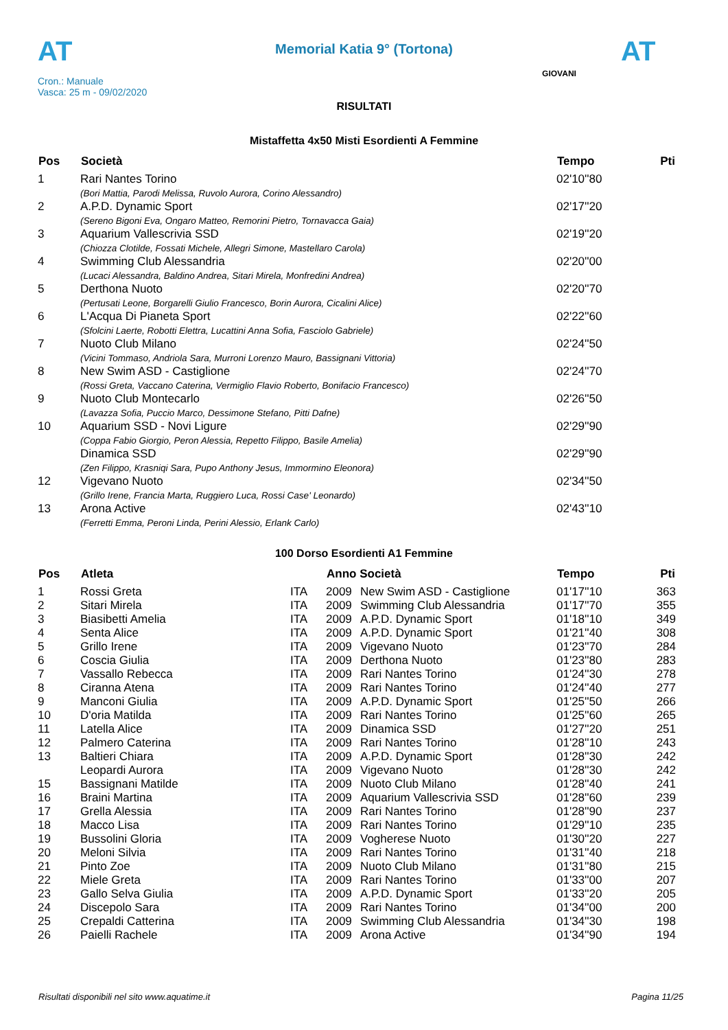AT AT
Memorial Katia 9° (Tortona)
Cron.: Manuale
Vasca: 25 m - 09/02/2020
GIOVANI
RISULTATI
Mistaffetta 4x50 Misti Esordienti A Femmine
| Pos | Società | Tempo | Pti |
| --- | --- | --- | --- |
| 1 | Rari Nantes Torino | 02'10''80 | |
| | (Bori Mattia, Parodi Melissa, Ruvolo Aurora, Corino Alessandro) | | |
| 2 | A.P.D. Dynamic Sport | 02'17''20 | |
| | (Sereno Bigoni Eva, Ongaro Matteo, Remorini Pietro, Tornavacca Gaia) | | |
| 3 | Aquarium Vallescrivia SSD | 02'19''20 | |
| | (Chiozza Clotilde, Fossati Michele, Allegri Simone, Mastellaro Carola) | | |
| 4 | Swimming Club Alessandria | 02'20''00 | |
| | (Lucaci Alessandra, Baldino Andrea, Sitari Mirela, Monfredini Andrea) | | |
| 5 | Derthona Nuoto | 02'20''70 | |
| | (Pertusati Leone, Borgarelli Giulio Francesco, Borin Aurora, Cicalini Alice) | | |
| 6 | L'Acqua Di Pianeta Sport | 02'22''60 | |
| | (Sfolcini Laerte, Robotti Elettra, Lucattini Anna Sofia, Fasciolo Gabriele) | | |
| 7 | Nuoto Club Milano | 02'24''50 | |
| | (Vicini Tommaso, Andriola Sara, Murroni Lorenzo Mauro, Bassignani Vittoria) | | |
| 8 | New Swim ASD - Castiglione | 02'24''70 | |
| | (Rossi Greta, Vaccano Caterina, Vermiglio Flavio Roberto, Bonifacio Francesco) | | |
| 9 | Nuoto Club Montecarlo | 02'26''50 | |
| | (Lavazza Sofia, Puccio Marco, Dessimone Stefano, Pitti Dafne) | | |
| 10 | Aquarium SSD - Novi Ligure | 02'29''90 | |
| | (Coppa Fabio Giorgio, Peron Alessia, Repetto Filippo, Basile Amelia) | | |
| | Dinamica SSD | 02'29''90 | |
| | (Zen Filippo, Krasniqi Sara, Pupo Anthony Jesus, Immormino Eleonora) | | |
| 12 | Vigevano Nuoto | 02'34''50 | |
| | (Grillo Irene, Francia Marta, Ruggiero Luca, Rossi Case' Leonardo) | | |
| 13 | Arona Active | 02'43''10 | |
| | (Ferretti Emma, Peroni Linda, Perini Alessio, Erlank Carlo) | | |
100 Dorso Esordienti A1 Femmine
| Pos | Atleta | | Anno Società | | Tempo | Pti |
| --- | --- | --- | --- | --- | --- | --- |
| 1 | Rossi Greta | ITA | 2009 | New Swim ASD - Castiglione | 01'17''10 | 363 |
| 2 | Sitari Mirela | ITA | 2009 | Swimming Club Alessandria | 01'17''70 | 355 |
| 3 | Biasibetti Amelia | ITA | 2009 | A.P.D. Dynamic Sport | 01'18''10 | 349 |
| 4 | Senta Alice | ITA | 2009 | A.P.D. Dynamic Sport | 01'21''40 | 308 |
| 5 | Grillo Irene | ITA | 2009 | Vigevano Nuoto | 01'23''70 | 284 |
| 6 | Coscia Giulia | ITA | 2009 | Derthona Nuoto | 01'23''80 | 283 |
| 7 | Vassallo Rebecca | ITA | 2009 | Rari Nantes Torino | 01'24''30 | 278 |
| 8 | Ciranna Atena | ITA | 2009 | Rari Nantes Torino | 01'24''40 | 277 |
| 9 | Manconi Giulia | ITA | 2009 | A.P.D. Dynamic Sport | 01'25''50 | 266 |
| 10 | D'oria Matilda | ITA | 2009 | Rari Nantes Torino | 01'25''60 | 265 |
| 11 | Latella Alice | ITA | 2009 | Dinamica SSD | 01'27''20 | 251 |
| 12 | Palmero Caterina | ITA | 2009 | Rari Nantes Torino | 01'28''10 | 243 |
| 13 | Baltieri Chiara | ITA | 2009 | A.P.D. Dynamic Sport | 01'28''30 | 242 |
| | Leopardi Aurora | ITA | 2009 | Vigevano Nuoto | 01'28''30 | 242 |
| 15 | Bassignani Matilde | ITA | 2009 | Nuoto Club Milano | 01'28''40 | 241 |
| 16 | Braini Martina | ITA | 2009 | Aquarium Vallescrivia SSD | 01'28''60 | 239 |
| 17 | Grella Alessia | ITA | 2009 | Rari Nantes Torino | 01'28''90 | 237 |
| 18 | Macco Lisa | ITA | 2009 | Rari Nantes Torino | 01'29''10 | 235 |
| 19 | Bussolini Gloria | ITA | 2009 | Vogherese Nuoto | 01'30''20 | 227 |
| 20 | Meloni Silvia | ITA | 2009 | Rari Nantes Torino | 01'31''40 | 218 |
| 21 | Pinto Zoe | ITA | 2009 | Nuoto Club Milano | 01'31''80 | 215 |
| 22 | Miele Greta | ITA | 2009 | Rari Nantes Torino | 01'33''00 | 207 |
| 23 | Gallo Selva Giulia | ITA | 2009 | A.P.D. Dynamic Sport | 01'33''20 | 205 |
| 24 | Discepolo Sara | ITA | 2009 | Rari Nantes Torino | 01'34''00 | 200 |
| 25 | Crepaldi Catterina | ITA | 2009 | Swimming Club Alessandria | 01'34''30 | 198 |
| 26 | Paielli Rachele | ITA | 2009 | Arona Active | 01'34''90 | 194 |
Risultati disponibili nel sito www.aquatime.it Pagina 11/25